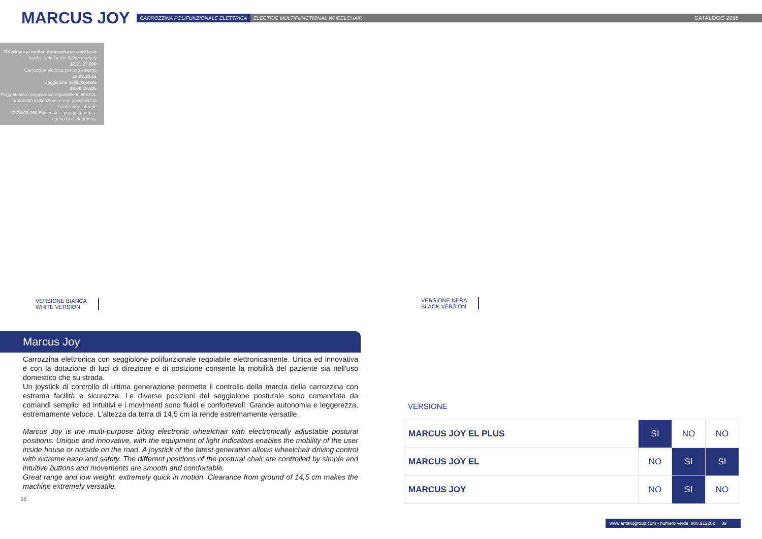MARCUS JOY
CARROZZINA POLIFUNZIONALE ELETTRICA ELECTRIC MULTIFUNCTIONAL WHEELCHAIR CATALOGO 2016
Riferimento codice nomenclatore tariffario
(codes only for the Italian market)
12.21.27.009
Carrozzina elettrica per uso esterno
18.09.18.12
Seggiolone polifunzionale
18.09.18.205
Poggiatesta o poggianuca regolabile in altezza, profondità inclinazione e con possibilità di traslazione laterale
12.24.03.160 Schienale e poggia gambe a regolazione elettronica
VERSIONE BIANCA
WHITE VERSION
Marcus Joy
Carrozzina elettronica con seggiolone polifunzionale regolabile elettronicamente. Unica ed innovativa e con la dotazione di luci di direzione e di posizione consente la mobilità del paziente sia nell'uso domestico che su strada.
Un joystick di controllo di ultima generazione permette il controllo della marcia della carrozzina con estrema facilità e sicurezza. Le diverse posizioni del seggiolone posturale sono comandate da comandi semplici ed intuitivi e i movimenti sono fluidi e confortevoli. Grande autonomia e leggerezza, estremamente veloce. L'altezza da terra di 14,5 cm la rende estremamente versatile.
Marcus Joy is the multi-purpose tilting electronic wheelchair with electronically adjustable postural positions. Unique and innovative, with the equipment of light indicators enables the mobility of the user inside house or outside on the road. A joystick of the latest generation allows wheelchair driving control with extreme ease and safety. The different positions of the postural chair are controlled by simple and intuitive buttons and movements are smooth and comfortable.
Great range and low weight, extremely quick in motion. Clearance from ground of 14,5 cm makes the machine extremely versatile.
38
VERSIONE NERA
BLACK VERSION
VERSIONE
| MARCUS JOY EL PLUS | SI | NO | NO |
| MARCUS JOY EL | NO | SI | SI |
| MARCUS JOY | NO | SI | NO |
www.antanogroup.com - numero verde: 800.912202 39